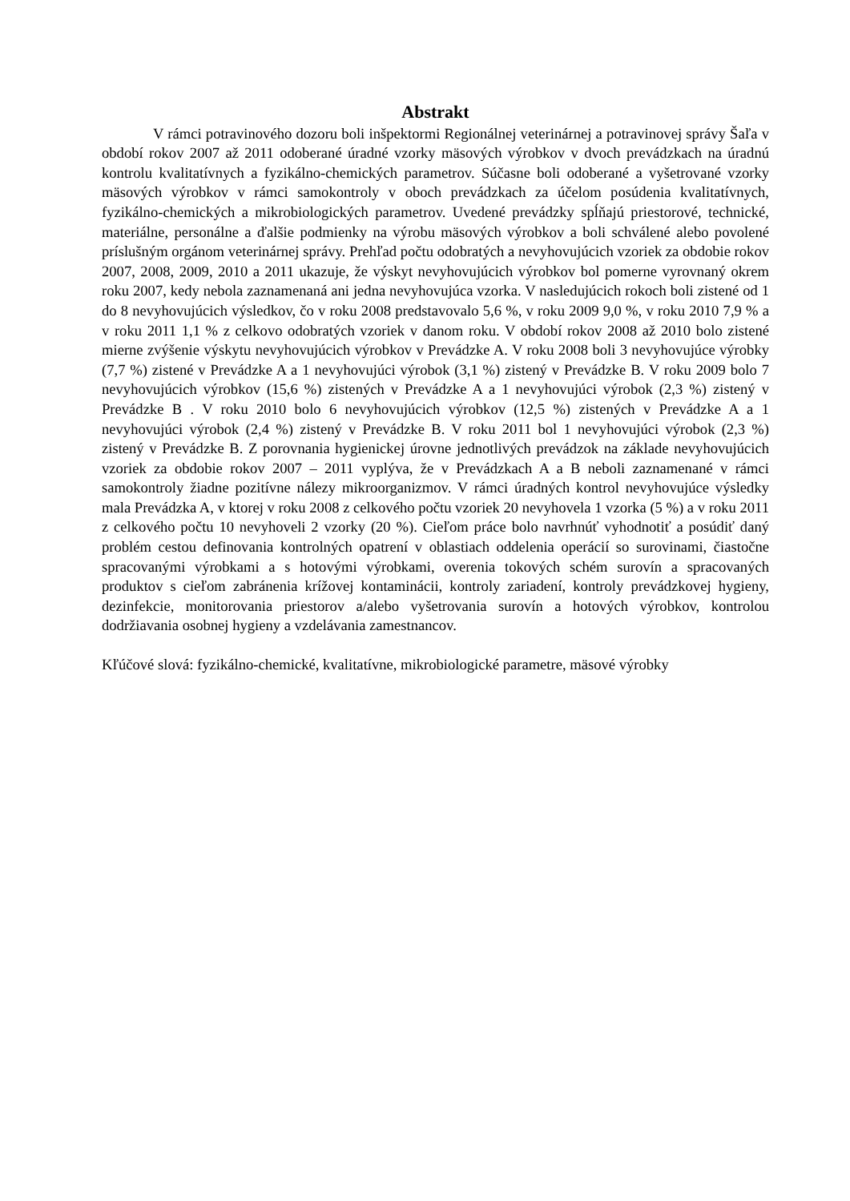Abstrakt
V rámci potravinového dozoru boli inšpektormi Regionálnej veterinárnej a potravinovej správy Šaľa v období rokov 2007 až 2011 odoberané úradné vzorky mäsových výrobkov v dvoch prevádzkach na úradnú kontrolu kvalitatívnych a fyzikálno-chemických parametrov. Súčasne boli odoberané a vyšetrované vzorky mäsových výrobkov v rámci samokontroly v oboch prevádzkach za účelom posúdenia kvalitatívnych, fyzikálno-chemických a mikrobiologických parametrov. Uvedené prevádzky spĺňajú priestorové, technické, materiálne, personálne a ďalšie podmienky na výrobu mäsových výrobkov a boli schválené alebo povolené príslušným orgánom veterinárnej správy. Prehľad počtu odobratých a nevyhovujúcich vzoriek za obdobie rokov 2007, 2008, 2009, 2010 a 2011 ukazuje, že výskyt nevyhovujúcich výrobkov bol pomerne vyrovnaný okrem roku 2007, kedy nebola zaznamenaná ani jedna nevyhovujúca vzorka. V nasledujúcich rokoch boli zistené od 1 do 8 nevyhovujúcich výsledkov, čo v roku 2008 predstavovalo 5,6 %, v roku 2009 9,0 %, v roku 2010 7,9 % a v roku 2011 1,1 % z celkovo odobratých vzoriek v danom roku. V období rokov 2008 až 2010 bolo zistené mierne zvýšenie výskytu nevyhovujúcich výrobkov v Prevádzke A. V roku 2008 boli 3 nevyhovujúce výrobky (7,7 %) zistené v Prevádzke A a 1 nevyhovujúci výrobok (3,1 %) zistený v Prevádzke B. V roku 2009 bolo 7 nevyhovujúcich výrobkov (15,6 %) zistených v Prevádzke A a 1 nevyhovujúci výrobok (2,3 %) zistený v Prevádzke B . V roku 2010 bolo 6 nevyhovujúcich výrobkov (12,5 %) zistených v Prevádzke A a 1 nevyhovujúci výrobok (2,4 %) zistený v Prevádzke B. V roku 2011 bol 1 nevyhovujúci výrobok (2,3 %) zistený v Prevádzke B. Z porovnania hygienickej úrovne jednotlivých prevádzok na základe nevyhovujúcich vzoriek za obdobie rokov 2007 – 2011 vyplýva, že v Prevádzkach A a B neboli zaznamenané v rámci samokontroly žiadne pozitívne nálezy mikroorganizmov. V rámci úradných kontrol nevyhovujúce výsledky mala Prevádzka A, v ktorej v roku 2008 z celkového počtu vzoriek 20 nevyhovela 1 vzorka (5 %) a v roku 2011 z celkového počtu 10 nevyhoveli 2 vzorky (20 %). Cieľom práce bolo navrhnúť vyhodnotiť a posúdiť daný problém cestou definovania kontrolných opatrení v oblastiach oddelenia operácií so surovinami, čiastočne spracovanými výrobkami a s hotovými výrobkami, overenia tokových schém surovín a spracovaných produktov s cieľom zabránenia krížovej kontaminácii, kontroly zariadení, kontroly prevádzkovej hygieny, dezinfekcie, monitorovania priestorov a/alebo vyšetrovania surovín a hotových výrobkov, kontrolou dodržiavania osobnej hygieny a vzdelávania zamestnancov.
Kľúčové slová: fyzikálno-chemické, kvalitatívne, mikrobiologické parametre, mäsové výrobky